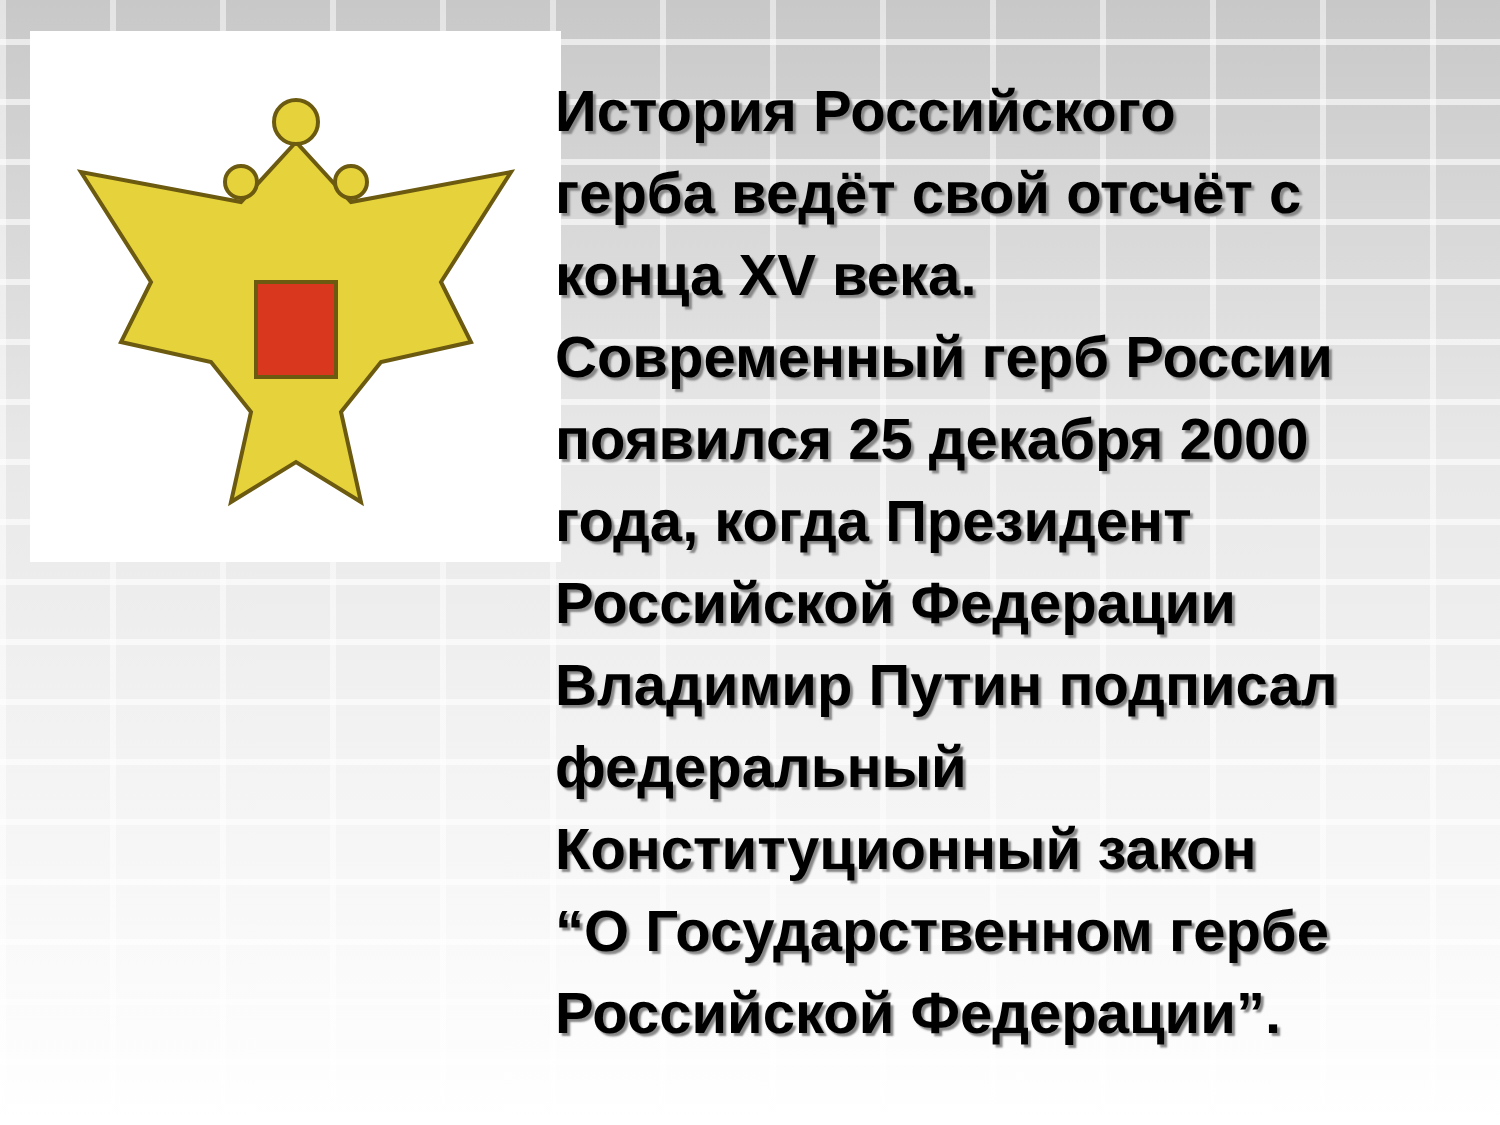История Российского
герба ведёт свой отсчёт с
конца XV века.
Современный герб России
появился 25 декабря 2000
года, когда Президент
Российской Федерации
Владимир Путин подписал
федеральный
Конституционный закон
“О Государственном гербе
Российской Федерации”.